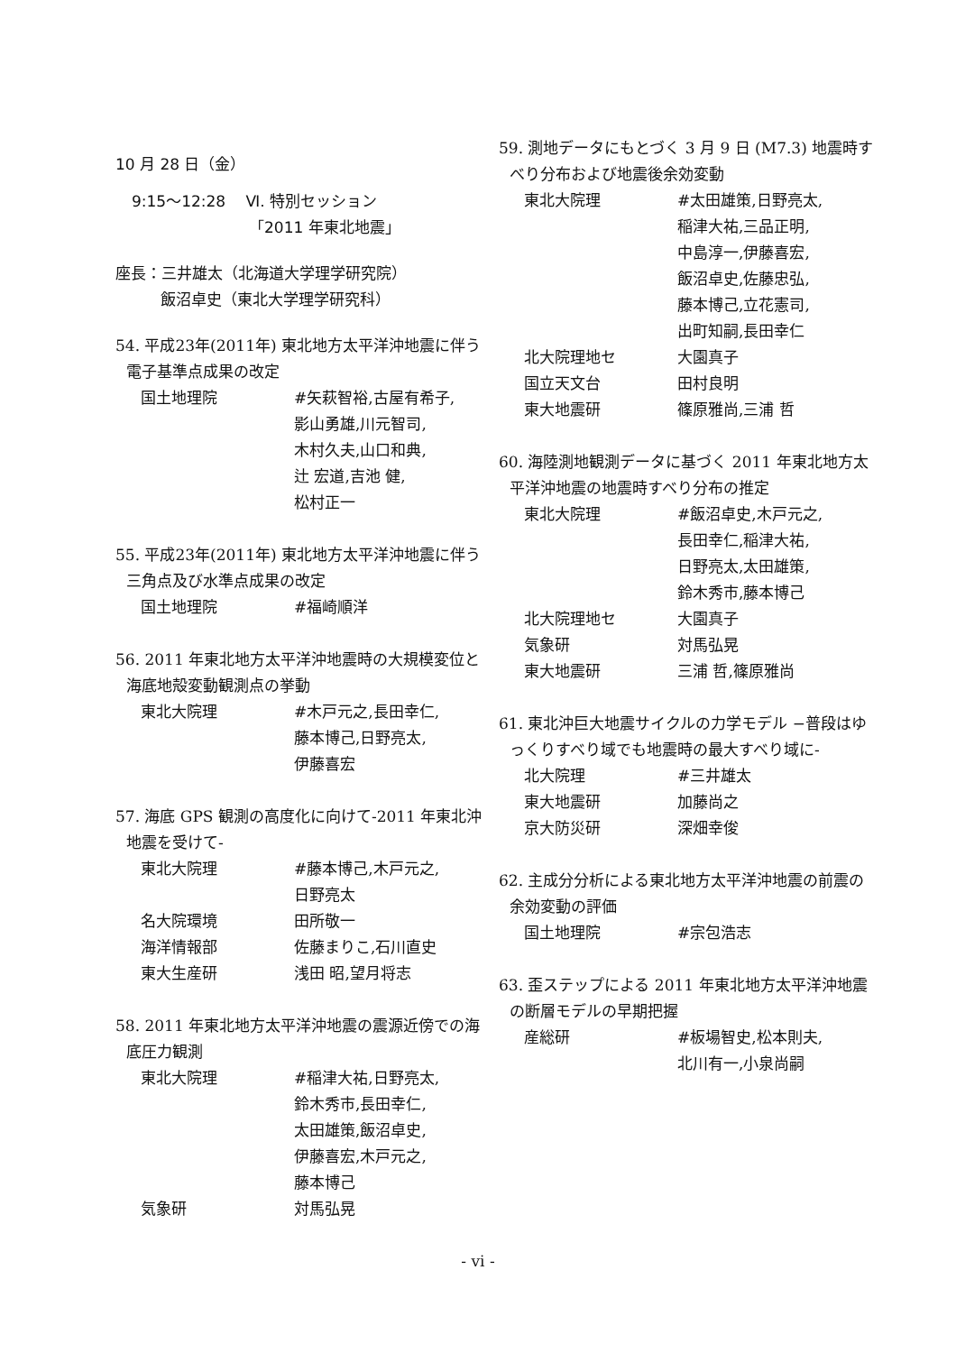10 月 28 日（金）
9:15～12:28　 Ⅵ. 特別セッション
「2011 年東北地震」
座長：三井雄太（北海道大学理学研究院）
飯沼卓史（東北大学理学研究科）
54. 平成23年(2011年) 東北地方太平洋沖地震に伴う電子基準点成果の改定
国土地理院 #矢萩智裕,古屋有希子,
影山勇雄,川元智司,
木村久夫,山口和典,
辻 宏道,吉池 健,
松村正一
55. 平成23年(2011年) 東北地方太平洋沖地震に伴う三角点及び水準点成果の改定
国土地理院 #福崎順洋
56. 2011 年東北地方太平洋沖地震時の大規模変位と海底地殻変動観測点の挙動
東北大院理 #木戸元之,長田幸仁,
藤本博己,日野亮太,
伊藤喜宏
57. 海底 GPS 観測の高度化に向けて-2011 年東北沖地震を受けて-
東北大院理 #藤本博己,木戸元之,
日野亮太
名大院環境 田所敬一
海洋情報部 佐藤まりこ,石川直史
東大生産研 浅田 昭,望月将志
58. 2011 年東北地方太平洋沖地震の震源近傍での海底圧力観測
東北大院理 #稲津大祐,日野亮太,
鈴木秀市,長田幸仁,
太田雄策,飯沼卓史,
伊藤喜宏,木戸元之,
藤本博己
気象研 対馬弘晃
59. 測地データにもとづく 3 月 9 日 (M7.3) 地震時すべり分布および地震後余効変動
東北大院理 #太田雄策,日野亮太,
稲津大祐,三品正明,
中島淳一,伊藤喜宏,
飯沼卓史,佐藤忠弘,
藤本博己,立花憲司,
出町知嗣,長田幸仁
北大院理地セ 大園真子
国立天文台 田村良明
東大地震研 篠原雅尚,三浦 哲
60. 海陸測地観測データに基づく 2011 年東北地方太平洋沖地震の地震時すべり分布の推定
東北大院理 #飯沼卓史,木戸元之,
長田幸仁,稲津大祐,
日野亮太,太田雄策,
鈴木秀市,藤本博己
北大院理地セ 大園真子
気象研 対馬弘晃
東大地震研 三浦 哲,篠原雅尚
61. 東北沖巨大地震サイクルの力学モデル −普段はゆっくりすべり域でも地震時の最大すべり域に-
北大院理 #三井雄太
東大地震研 加藤尚之
京大防災研 深畑幸俊
62. 主成分分析による東北地方太平洋沖地震の前震の余効変動の評価
国土地理院 #宗包浩志
63. 歪ステップによる 2011 年東北地方太平洋沖地震の断層モデルの早期把握
産総研 #板場智史,松本則夫,
北川有一,小泉尚嗣
- vi -